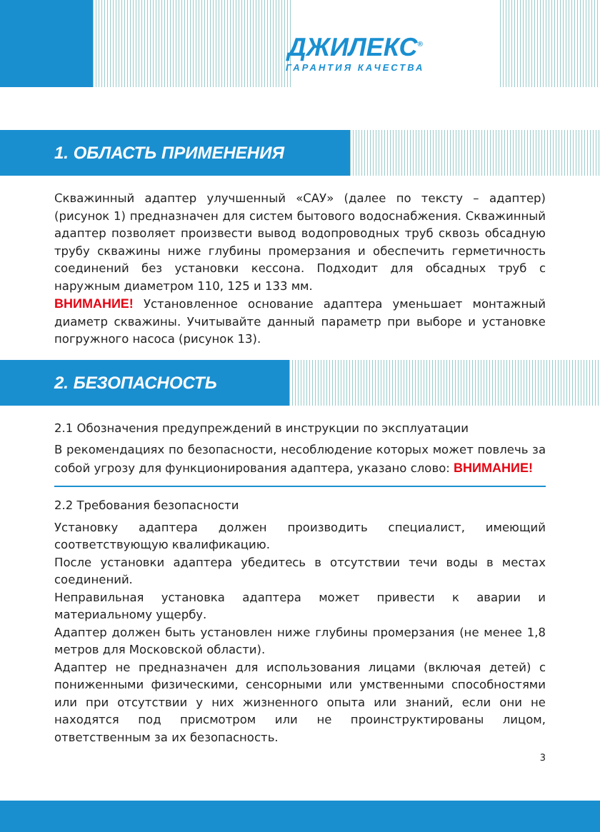ДЖИЛЕКС<sup>®</sup>
ГАРАНТИЯ КАЧЕСТВА
1. ОБЛАСТЬ ПРИМЕНЕНИЯ
Скважинный адаптер улучшенный «САУ» (далее по тексту – адаптер) (рисунок 1) предназначен для систем бытового водоснабжения. Скважинный адаптер позволяет произвести вывод водопроводных труб сквозь обсадную трубу скважины ниже глубины промерзания и обеспечить герметичность соединений без установки кессона. Подходит для обсадных труб с наружным диаметром 110, 125 и 133 мм.
ВНИМАНИЕ! Установленное основание адаптера уменьшает монтажный диаметр скважины. Учитывайте данный параметр при выборе и установке погружного насоса (рисунок 13).
2. БЕЗОПАСНОСТЬ
2.1 Обозначения предупреждений в инструкции по эксплуатации
В рекомендациях по безопасности, несоблюдение которых может повлечь за собой угрозу для функционирования адаптера, указано слово: ВНИМАНИЕ!
2.2 Требования безопасности
Установку адаптера должен производить специалист, имеющий соответствующую квалификацию.
После установки адаптера убедитесь в отсутствии течи воды в местах соединений.
Неправильная установка адаптера может привести к аварии и материальному ущербу.
Адаптер должен быть установлен ниже глубины промерзания (не менее 1,8 метров для Московской области).
Адаптер не предназначен для использования лицами (включая детей) с пониженными физическими, сенсорными или умственными способностями или при отсутствии у них жизненного опыта или знаний, если они не находятся под присмотром или не проинструктированы лицом, ответственным за их безопасность.
3